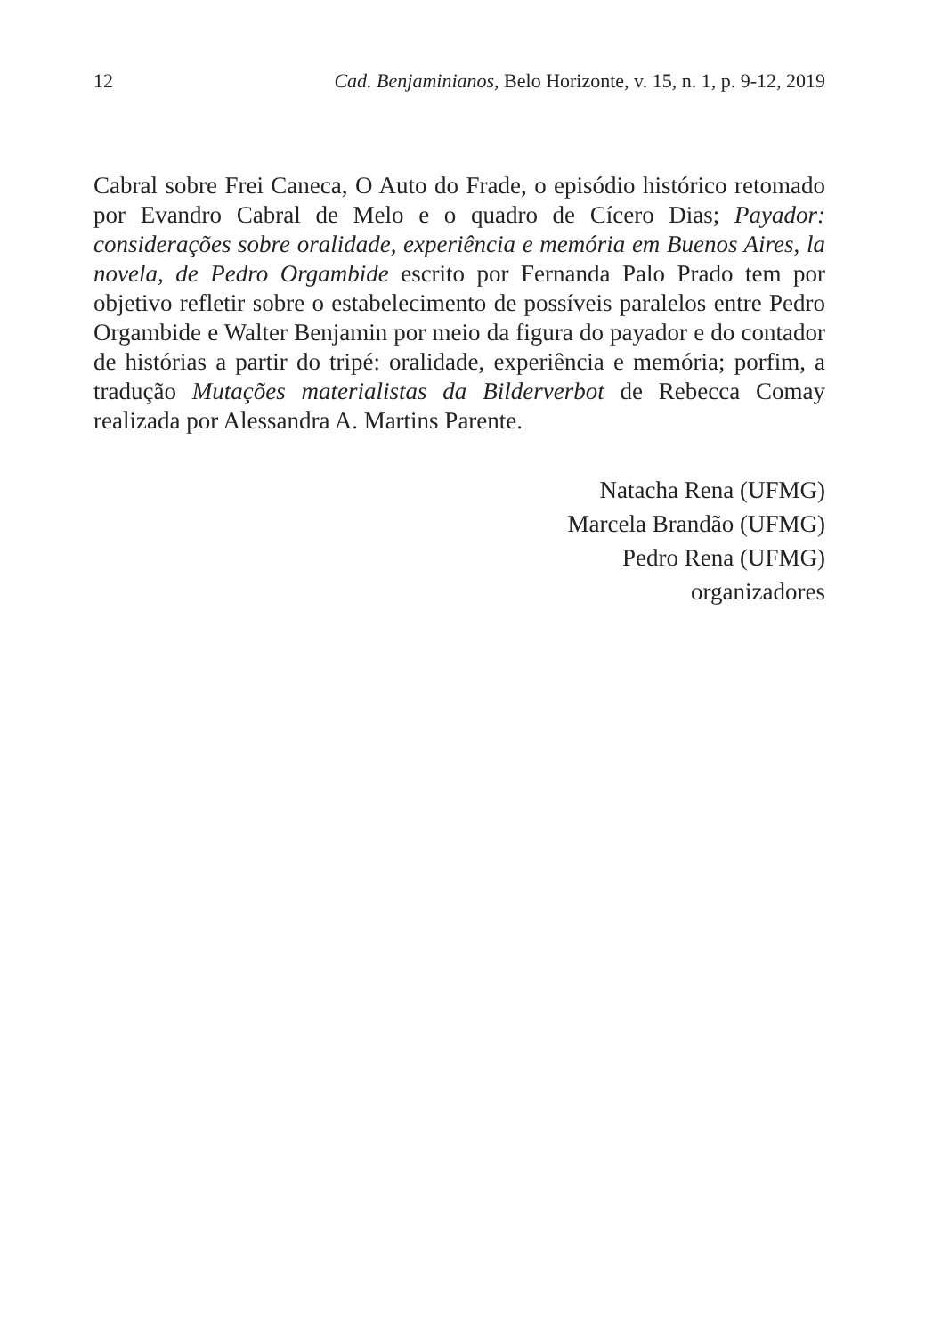12 Cad. Benjaminianos, Belo Horizonte, v. 15, n. 1, p. 9-12, 2019
Cabral sobre Frei Caneca, O Auto do Frade, o episódio histórico retomado por Evandro Cabral de Melo e o quadro de Cícero Dias; Payador: considerações sobre oralidade, experiência e memória em Buenos Aires, la novela, de Pedro Orgambide escrito por Fernanda Palo Prado tem por objetivo refletir sobre o estabelecimento de possíveis paralelos entre Pedro Orgambide e Walter Benjamin por meio da figura do payador e do contador de histórias a partir do tripé: oralidade, experiência e memória; porfim, a tradução Mutações materialistas da Bilderverbot de Rebecca Comay realizada por Alessandra A. Martins Parente.
Natacha Rena (UFMG)
Marcela Brandão (UFMG)
Pedro Rena (UFMG)
organizadores